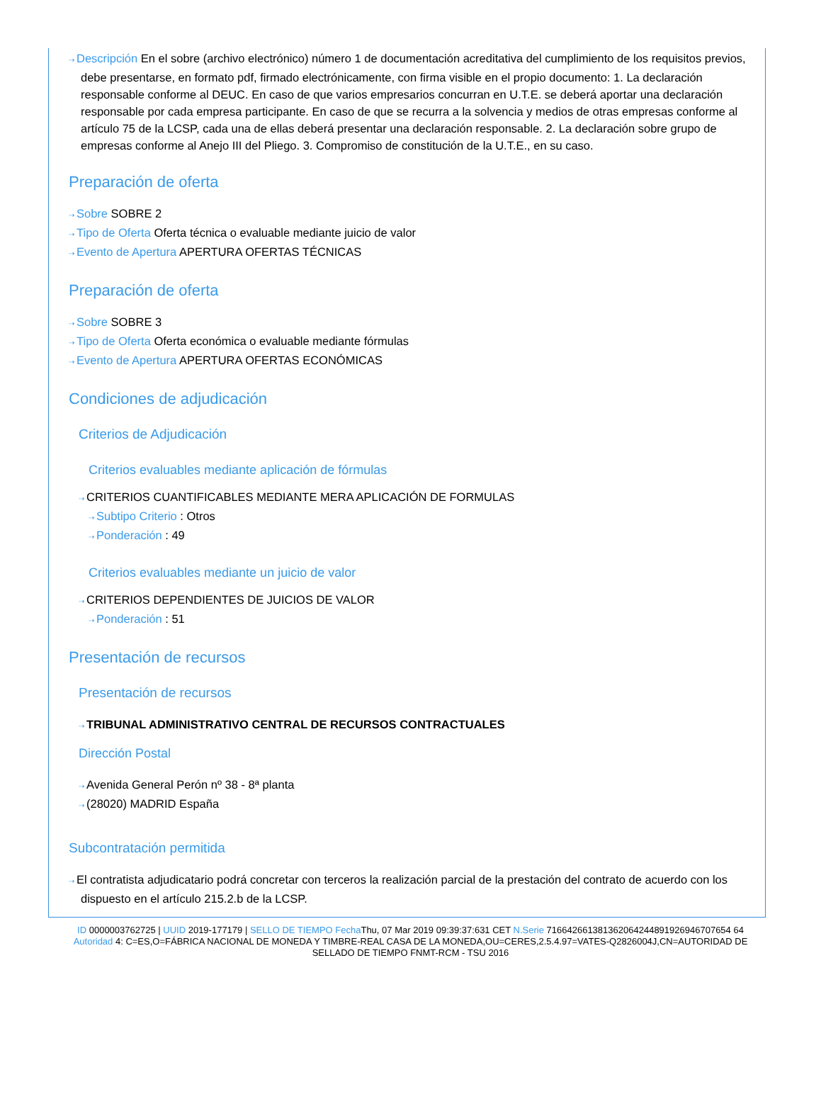⇢ Descripción En el sobre (archivo electrónico) número 1 de documentación acreditativa del cumplimiento de los requisitos previos, debe presentarse, en formato pdf, firmado electrónicamente, con firma visible en el propio documento: 1. La declaración responsable conforme al DEUC. En caso de que varios empresarios concurran en U.T.E. se deberá aportar una declaración responsable por cada empresa participante. En caso de que se recurra a la solvencia y medios de otras empresas conforme al artículo 75 de la LCSP, cada una de ellas deberá presentar una declaración responsable. 2. La declaración sobre grupo de empresas conforme al Anejo III del Pliego. 3. Compromiso de constitución de la U.T.E., en su caso.
Preparación de oferta
⇢ Sobre SOBRE 2
⇢ Tipo de Oferta Oferta técnica o evaluable mediante juicio de valor
⇢ Evento de Apertura APERTURA OFERTAS TÉCNICAS
Preparación de oferta
⇢ Sobre SOBRE 3
⇢ Tipo de Oferta Oferta económica o evaluable mediante fórmulas
⇢ Evento de Apertura APERTURA OFERTAS ECONÓMICAS
Condiciones de adjudicación
Criterios de Adjudicación
Criterios evaluables mediante aplicación de fórmulas
⇢ CRITERIOS CUANTIFICABLES MEDIANTE MERA APLICACIÓN DE FORMULAS
⇢ Subtipo Criterio : Otros
⇢ Ponderación : 49
Criterios evaluables mediante un juicio de valor
⇢ CRITERIOS DEPENDIENTES DE JUICIOS DE VALOR
⇢ Ponderación : 51
Presentación de recursos
Presentación de recursos
⇢ TRIBUNAL ADMINISTRATIVO CENTRAL DE RECURSOS CONTRACTUALES
Dirección Postal
⇢ Avenida General Perón nº 38 - 8ª planta
⇢ (28020) MADRID España
Subcontratación permitida
⇢ El contratista adjudicatario podrá concretar con terceros la realización parcial de la prestación del contrato de acuerdo con los dispuesto en el artículo 215.2.b de la LCSP.
ID 0000003762725 | UUID 2019-177179 | SELLO DE TIEMPO Fecha Thu, 07 Mar 2019 09:39:37:631 CET N.Serie 716642661381362064244891926946707654 64 Autoridad 4: C=ES,O=FÁBRICA NACIONAL DE MONEDA Y TIMBRE-REAL CASA DE LA MONEDA,OU=CERES,2.5.4.97=VATES-Q2826004J,CN=AUTORIDAD DE SELLADO DE TIEMPO FNMT-RCM - TSU 2016